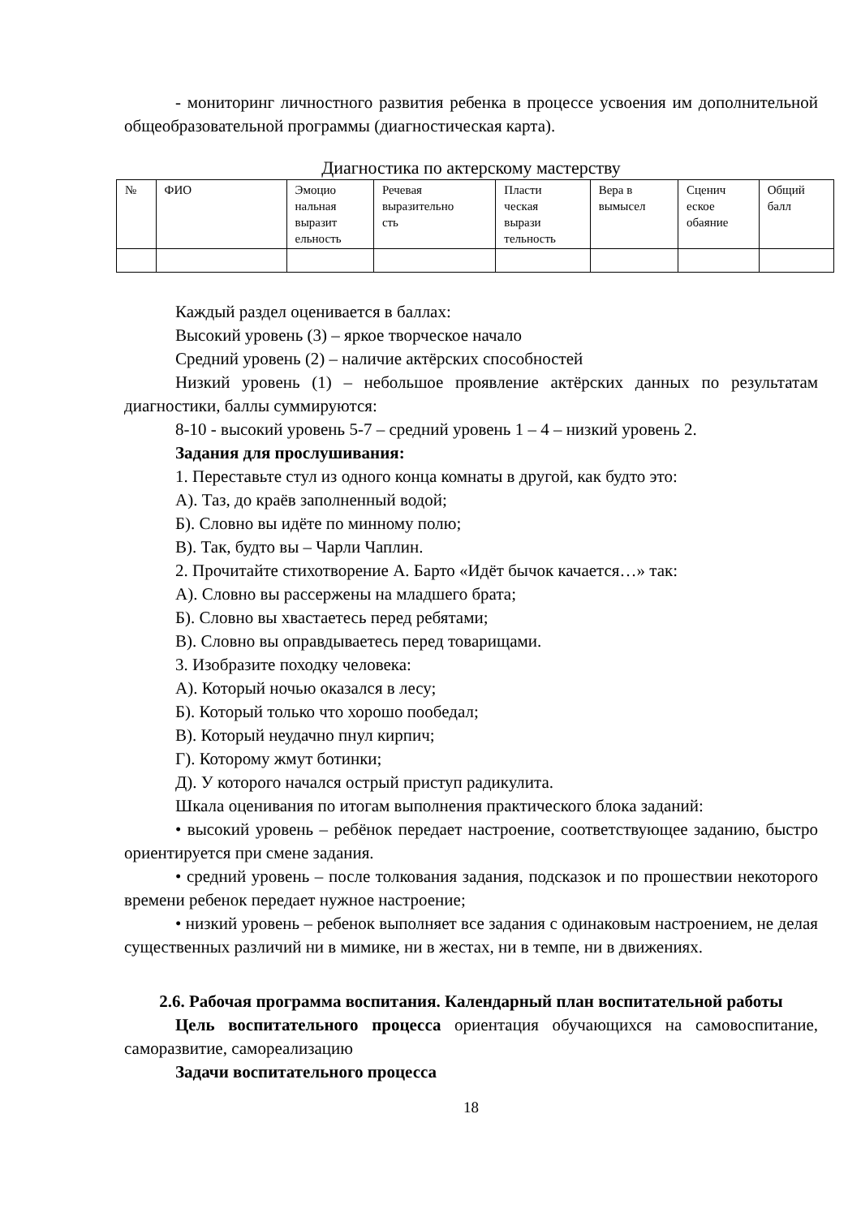- мониторинг личностного развития ребенка в процессе усвоения им дополнительной общеобразовательной программы (диагностическая карта).
Диагностика по актерскому мастерству
| № | ФИО | Эмоцио нальная выразит ельность | Речевая выразительно сть | Пласти ческая вырази тельность | Вера в вымысел | Сценич еское обаяние | Общий балл |
Каждый раздел оценивается в баллах:
Высокий уровень (3) – яркое творческое начало
Средний уровень (2) – наличие актёрских способностей
Низкий уровень (1) – небольшое проявление актёрских данных по результатам диагностики, баллы суммируются:
8-10 - высокий уровень 5-7 – средний уровень 1 – 4 – низкий уровень 2.
Задания для прослушивания:
1. Переставьте стул из одного конца комнаты в другой, как будто это:
А). Таз, до краёв заполненный водой;
Б). Словно вы идёте по минному полю;
В). Так, будто вы – Чарли Чаплин.
2. Прочитайте стихотворение А. Барто «Идёт бычок качается…» так:
А). Словно вы рассержены на младшего брата;
Б). Словно вы хвастаетесь перед ребятами;
В). Словно вы оправдываетесь перед товарищами.
3. Изобразите походку человека:
А). Который ночью оказался в лесу;
Б). Который только что хорошо пообедал;
В). Который неудачно пнул кирпич;
Г). Которому жмут ботинки;
Д). У которого начался острый приступ радикулита.
Шкала оценивания по итогам выполнения практического блока заданий:
• высокий уровень – ребёнок передает настроение, соответствующее заданию, быстро ориентируется при смене задания.
• средний уровень – после толкования задания, подсказок и по прошествии некоторого времени ребенок передает нужное настроение;
• низкий уровень – ребенок выполняет все задания с одинаковым настроением, не делая существенных различий ни в мимике, ни в жестах, ни в темпе, ни в движениях.
2.6. Рабочая программа воспитания. Календарный план воспитательной работы
Цель воспитательного процесса ориентация обучающихся на самовоспитание, саморазвитие, самореализацию
Задачи воспитательного процесса
18